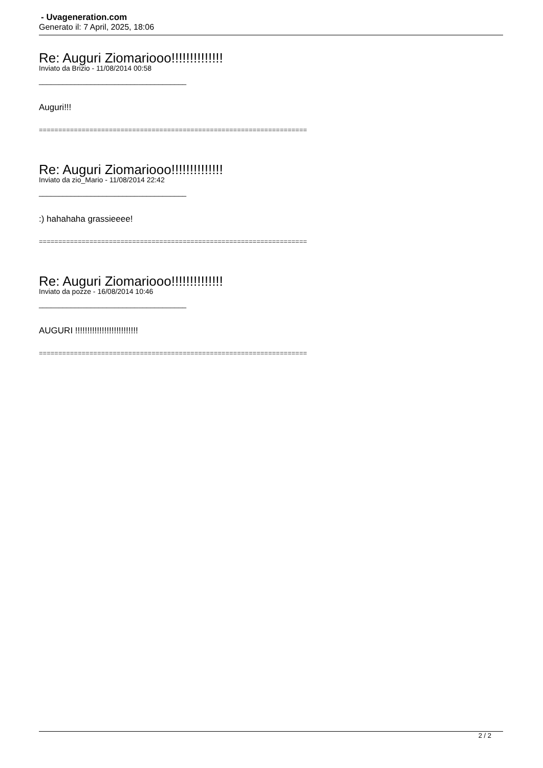- Uvageneration.com
Generato il: 7 April, 2025, 18:06
Re: Auguri Ziomariooo!!!!!!!!!!!!!!
Inviato da Brizio - 11/08/2014 00:58
_____________________________________
Auguri!!!
=====================================================================
Re: Auguri Ziomariooo!!!!!!!!!!!!!!
Inviato da zio_Mario - 11/08/2014 22:42
_____________________________________
:) hahahaha grassieeee!
=====================================================================
Re: Auguri Ziomariooo!!!!!!!!!!!!!!
Inviato da pozze - 16/08/2014 10:46
_____________________________________
AUGURI !!!!!!!!!!!!!!!!!!!!!!!!!!
=====================================================================
2 / 2